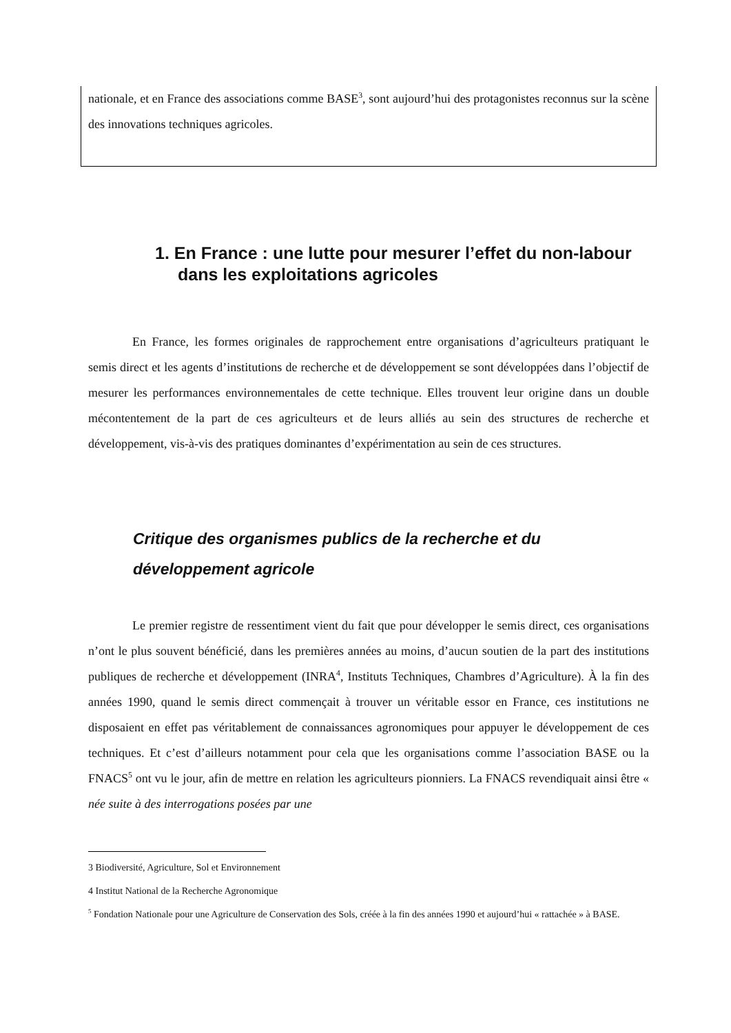nationale, et en France des associations comme BASE<sup>3</sup>, sont aujourd’hui des protagonistes reconnus sur la scène des innovations techniques agricoles.
1. En France : une lutte pour mesurer l’effet du non-labour dans les exploitations agricoles
En France, les formes originales de rapprochement entre organisations d’agriculteurs pratiquant le semis direct et les agents d’institutions de recherche et de développement se sont développées dans l’objectif de mesurer les performances environnementales de cette technique. Elles trouvent leur origine dans un double mécontentement de la part de ces agriculteurs et de leurs alliés au sein des structures de recherche et développement, vis-à-vis des pratiques dominantes d’expérimentation au sein de ces structures.
Critique des organismes publics de la recherche et du développement agricole
Le premier registre de ressentiment vient du fait que pour développer le semis direct, ces organisations n’ont le plus souvent bénéficié, dans les premières années au moins, d’aucun soutien de la part des institutions publiques de recherche et développement (INRA<sup>4</sup>, Instituts Techniques, Chambres d’Agriculture). À la fin des années 1990, quand le semis direct commençait à trouver un véritable essor en France, ces institutions ne disposaient en effet pas véritablement de connaissances agronomiques pour appuyer le développement de ces techniques. Et c’est d’ailleurs notamment pour cela que les organisations comme l’association BASE ou la FNACS<sup>5</sup> ont vu le jour, afin de mettre en relation les agriculteurs pionniers. La FNACS revendiquait ainsi être « née suite à des interrogations posées par une
3 Biodiversité, Agriculture, Sol et Environnement
4 Institut National de la Recherche Agronomique
<sup>5</sup> Fondation Nationale pour une Agriculture de Conservation des Sols, créée à la fin des années 1990 et aujourd’hui « rattachée » à BASE.